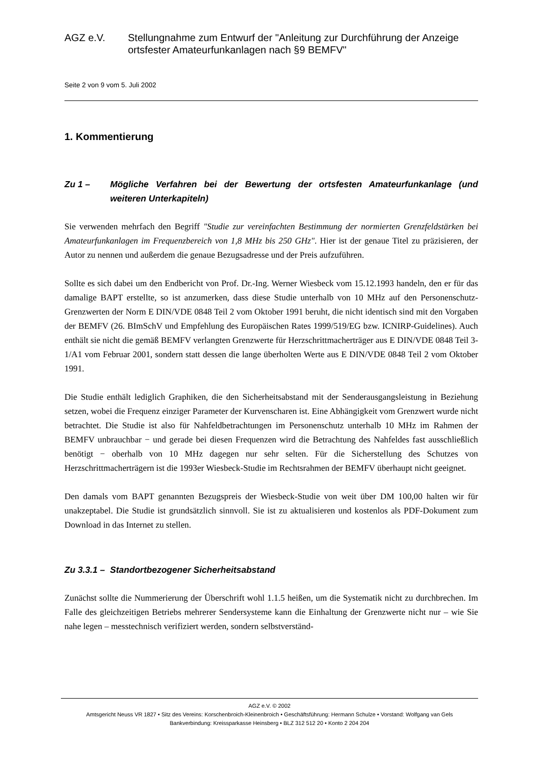AGZ e.V. Stellungnahme zum Entwurf der "Anleitung zur Durchführung der Anzeige ortsfester Amateurfunkanlagen nach §9 BEMFV"
Seite 2 von 9 vom 5. Juli 2002
1. Kommentierung
Zu 1 – Mögliche Verfahren bei der Bewertung der ortsfesten Amateurfunkanlage (und weiteren Unterkapiteln)
Sie verwenden mehrfach den Begriff "Studie zur vereinfachten Bestimmung der normierten Grenzfeldstärken bei Amateurfunkanlagen im Frequenzbereich von 1,8 MHz bis 250 GHz". Hier ist der genaue Titel zu präzisieren, der Autor zu nennen und außerdem die genaue Bezugsadresse und der Preis aufzuführen.
Sollte es sich dabei um den Endbericht von Prof. Dr.-Ing. Werner Wiesbeck vom 15.12.1993 handeln, den er für das damalige BAPT erstellte, so ist anzumerken, dass diese Studie unterhalb von 10 MHz auf den Personenschutz-Grenzwerten der Norm E DIN/VDE 0848 Teil 2 vom Oktober 1991 beruht, die nicht identisch sind mit den Vorgaben der BEMFV (26. BImSchV und Empfehlung des Europäischen Rates 1999/519/EG bzw. ICNIRP-Guidelines). Auch enthält sie nicht die gemäß BEMFV verlangten Grenzwerte für Herzschrittmacherträger aus E DIN/VDE 0848 Teil 3-1/A1 vom Februar 2001, sondern statt dessen die lange überholten Werte aus E DIN/VDE 0848 Teil 2 vom Oktober 1991.
Die Studie enthält lediglich Graphiken, die den Sicherheitsabstand mit der Senderausgangsleistung in Beziehung setzen, wobei die Frequenz einziger Parameter der Kurvenscharen ist. Eine Abhängigkeit vom Grenzwert wurde nicht betrachtet. Die Studie ist also für Nahfeldbetrachtungen im Personenschutz unterhalb 10 MHz im Rahmen der BEMFV unbrauchbar − und gerade bei diesen Frequenzen wird die Betrachtung des Nahfeldes fast ausschließlich benötigt − oberhalb von 10 MHz dagegen nur sehr selten. Für die Sicherstellung des Schutzes von Herzschrittmacherträgern ist die 1993er Wiesbeck-Studie im Rechtsrahmen der BEMFV überhaupt nicht geeignet.
Den damals vom BAPT genannten Bezugspreis der Wiesbeck-Studie von weit über DM 100,00 halten wir für unakzeptabel. Die Studie ist grundsätzlich sinnvoll. Sie ist zu aktualisieren und kostenlos als PDF-Dokument zum Download in das Internet zu stellen.
Zu 3.3.1 – Standortbezogener Sicherheitsabstand
Zunächst sollte die Nummerierung der Überschrift wohl 1.1.5 heißen, um die Systematik nicht zu durchbrechen. Im Falle des gleichzeitigen Betriebs mehrerer Sendersysteme kann die Einhaltung der Grenzwerte nicht nur – wie Sie nahe legen – messtechnisch verifiziert werden, sondern selbstverständ-
AGZ e.V. © 2002
Amtsgericht Neuss VR 1827 • Sitz des Vereins: Korschenbroich-Kleinenbroich • Geschäftsführung: Hermann Schulze • Vorstand: Wolfgang van Gels
Bankverbindung: Kreissparkasse Heinsberg • BLZ 312 512 20 • Konto 2 204 204